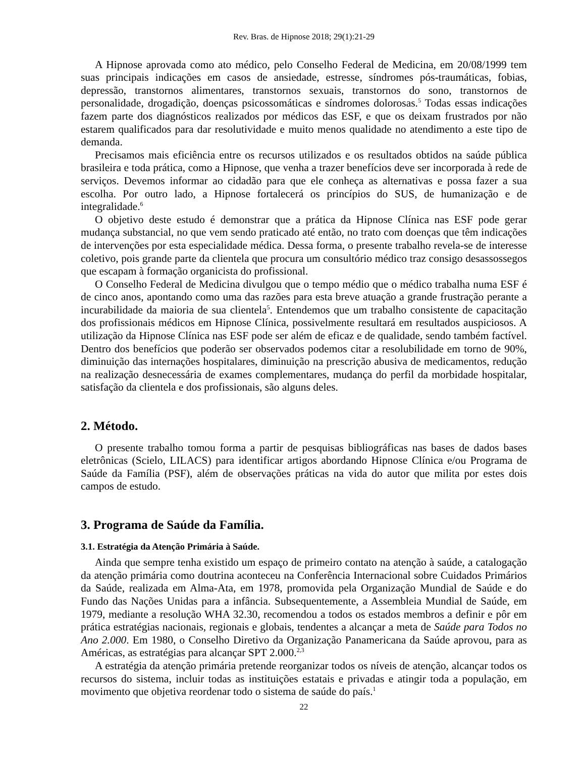Rev. Bras. de Hipnose 2018; 29(1):21-29
A Hipnose aprovada como ato médico, pelo Conselho Federal de Medicina, em 20/08/1999 tem suas principais indicações em casos de ansiedade, estresse, síndromes pós-traumáticas, fobias, depressão, transtornos alimentares, transtornos sexuais, transtornos do sono, transtornos de personalidade, drogadição, doenças psicossomáticas e síndromes dolorosas.<sup>5</sup> Todas essas indicações fazem parte dos diagnósticos realizados por médicos das ESF, e que os deixam frustrados por não estarem qualificados para dar resolutividade e muito menos qualidade no atendimento a este tipo de demanda.
Precisamos mais eficiência entre os recursos utilizados e os resultados obtidos na saúde pública brasileira e toda prática, como a Hipnose, que venha a trazer benefícios deve ser incorporada à rede de serviços. Devemos informar ao cidadão para que ele conheça as alternativas e possa fazer a sua escolha. Por outro lado, a Hipnose fortalecerá os princípios do SUS, de humanização e de integralidade.<sup>6</sup>
O objetivo deste estudo é demonstrar que a prática da Hipnose Clínica nas ESF pode gerar mudança substancial, no que vem sendo praticado até então, no trato com doenças que têm indicações de intervenções por esta especialidade médica. Dessa forma, o presente trabalho revela-se de interesse coletivo, pois grande parte da clientela que procura um consultório médico traz consigo desassossegos que escapam à formação organicista do profissional.
O Conselho Federal de Medicina divulgou que o tempo médio que o médico trabalha numa ESF é de cinco anos, apontando como uma das razões para esta breve atuação a grande frustração perante a incurabilidade da maioria de sua clientela<sup>5</sup>. Entendemos que um trabalho consistente de capacitação dos profissionais médicos em Hipnose Clínica, possivelmente resultará em resultados auspiciosos. A utilização da Hipnose Clínica nas ESF pode ser além de eficaz e de qualidade, sendo também factível. Dentro dos benefícios que poderão ser observados podemos citar a resolubilidade em torno de 90%, diminuição das internações hospitalares, diminuição na prescrição abusiva de medicamentos, redução na realização desnecessária de exames complementares, mudança do perfil da morbidade hospitalar, satisfação da clientela e dos profissionais, são alguns deles.
2. Método.
O presente trabalho tomou forma a partir de pesquisas bibliográficas nas bases de dados bases eletrônicas (Scielo, LILACS) para identificar artigos abordando Hipnose Clínica e/ou Programa de Saúde da Família (PSF), além de observações práticas na vida do autor que milita por estes dois campos de estudo.
3. Programa de Saúde da Família.
3.1. Estratégia da Atenção Primária à Saúde.
Ainda que sempre tenha existido um espaço de primeiro contato na atenção à saúde, a catalogação da atenção primária como doutrina aconteceu na Conferência Internacional sobre Cuidados Primários da Saúde, realizada em Alma-Ata, em 1978, promovida pela Organização Mundial de Saúde e do Fundo das Nações Unidas para a infância. Subsequentemente, a Assembleia Mundial de Saúde, em 1979, mediante a resolução WHA 32.30, recomendou a todos os estados membros a definir e pôr em prática estratégias nacionais, regionais e globais, tendentes a alcançar a meta de Saúde para Todos no Ano 2.000. Em 1980, o Conselho Diretivo da Organização Panamericana da Saúde aprovou, para as Américas, as estratégias para alcançar SPT 2.000.<sup>2,3</sup>
A estratégia da atenção primária pretende reorganizar todos os níveis de atenção, alcançar todos os recursos do sistema, incluir todas as instituições estatais e privadas e atingir toda a população, em movimento que objetiva reordenar todo o sistema de saúde do país.<sup>1</sup>
22